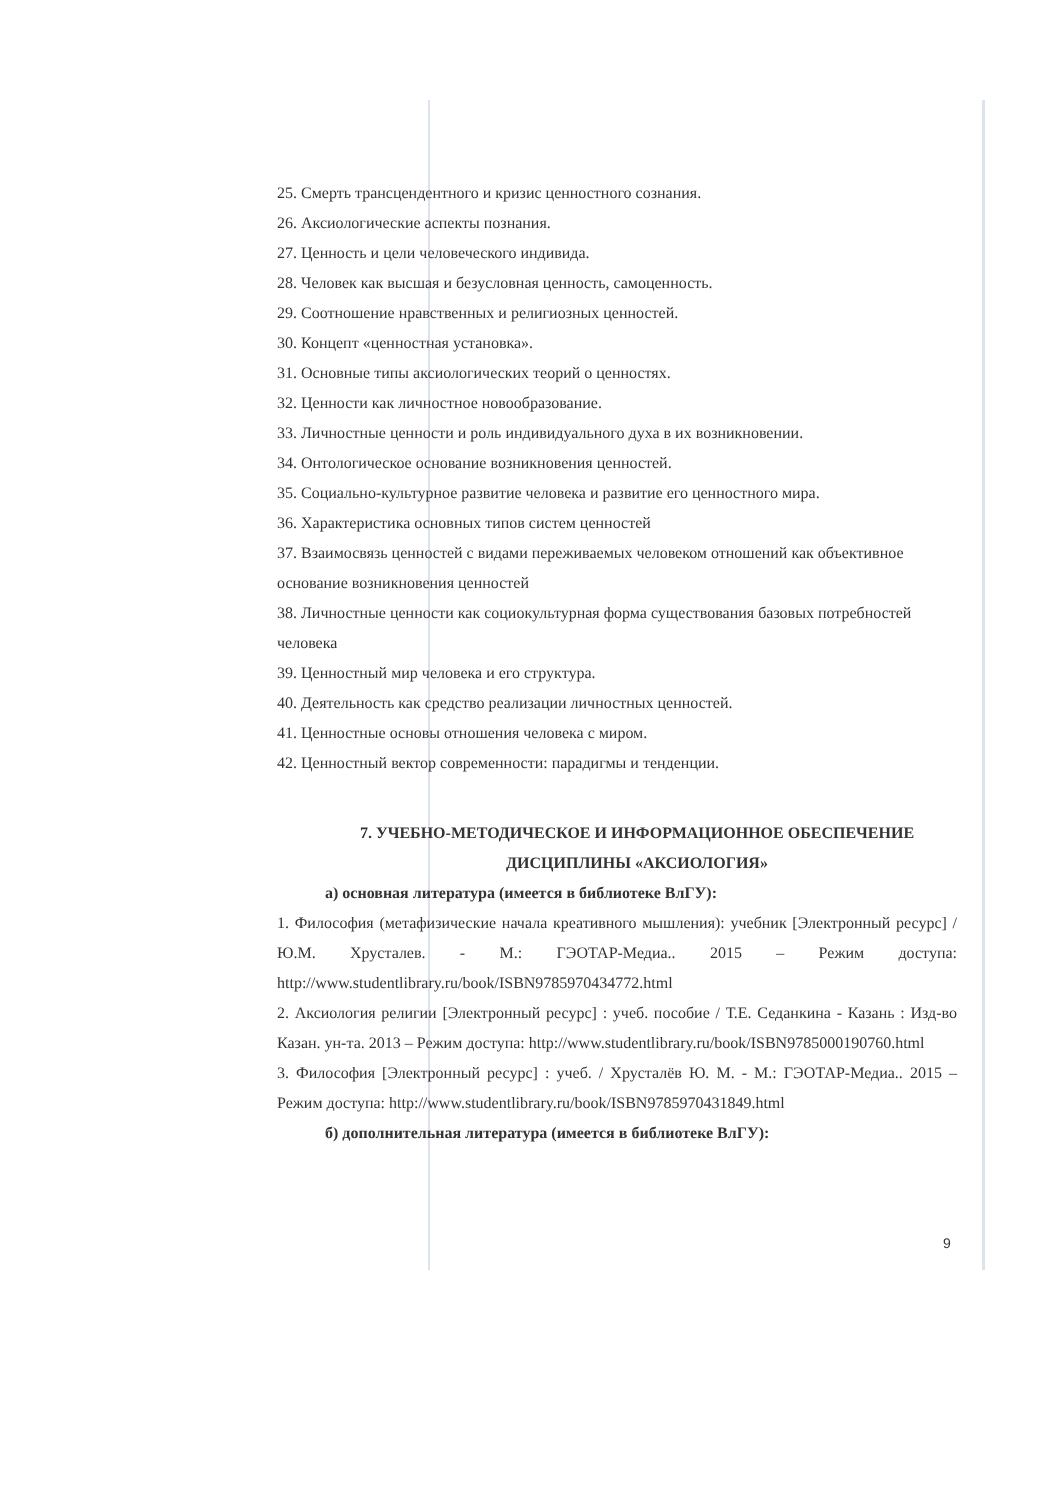25. Смерть трансцендентного и кризис ценностного сознания.
26. Аксиологические аспекты познания.
27. Ценность и цели человеческого индивида.
28. Человек как высшая и безусловная ценность, самоценность.
29. Соотношение нравственных и религиозных ценностей.
30. Концепт «ценностная установка».
31. Основные типы аксиологических теорий о ценностях.
32. Ценности как личностное новообразование.
33. Личностные ценности и роль индивидуального духа в их возникновении.
34. Онтологическое основание возникновения ценностей.
35. Социально-культурное развитие человека и развитие его ценностного мира.
36. Характеристика основных типов систем ценностей
37. Взаимосвязь ценностей с видами переживаемых человеком отношений как объективное основание возникновения ценностей
38. Личностные ценности как социокультурная форма существования базовых потребностей человека
39. Ценностный мир человека и его структура.
40. Деятельность как средство реализации личностных ценностей.
41. Ценностные основы отношения человека с миром.
42. Ценностный вектор современности: парадигмы и тенденции.
7. УЧЕБНО-МЕТОДИЧЕСКОЕ И ИНФОРМАЦИОННОЕ ОБЕСПЕЧЕНИЕ
ДИСЦИПЛИНЫ «АКСИОЛОГИЯ»
а) основная литература (имеется в библиотеке ВлГУ):
1. Философия (метафизические начала креативного мышления): учебник [Электронный ресурс] / Ю.М. Хрусталев. - М.: ГЭОТАР-Медиа.. 2015 – Режим доступа: http://www.studentlibrary.ru/book/ISBN9785970434772.html
2. Аксиология религии [Электронный ресурс] : учеб. пособие / Т.Е. Седанкина - Казань : Изд-во Казан. ун-та. 2013 – Режим доступа: http://www.studentlibrary.ru/book/ISBN9785000190760.html
3. Философия [Электронный ресурс] : учеб. / Хрусталёв Ю. М. - М.: ГЭОТАР-Медиа.. 2015 – Режим доступа: http://www.studentlibrary.ru/book/ISBN9785970431849.html
б) дополнительная литература (имеется в библиотеке ВлГУ):
9